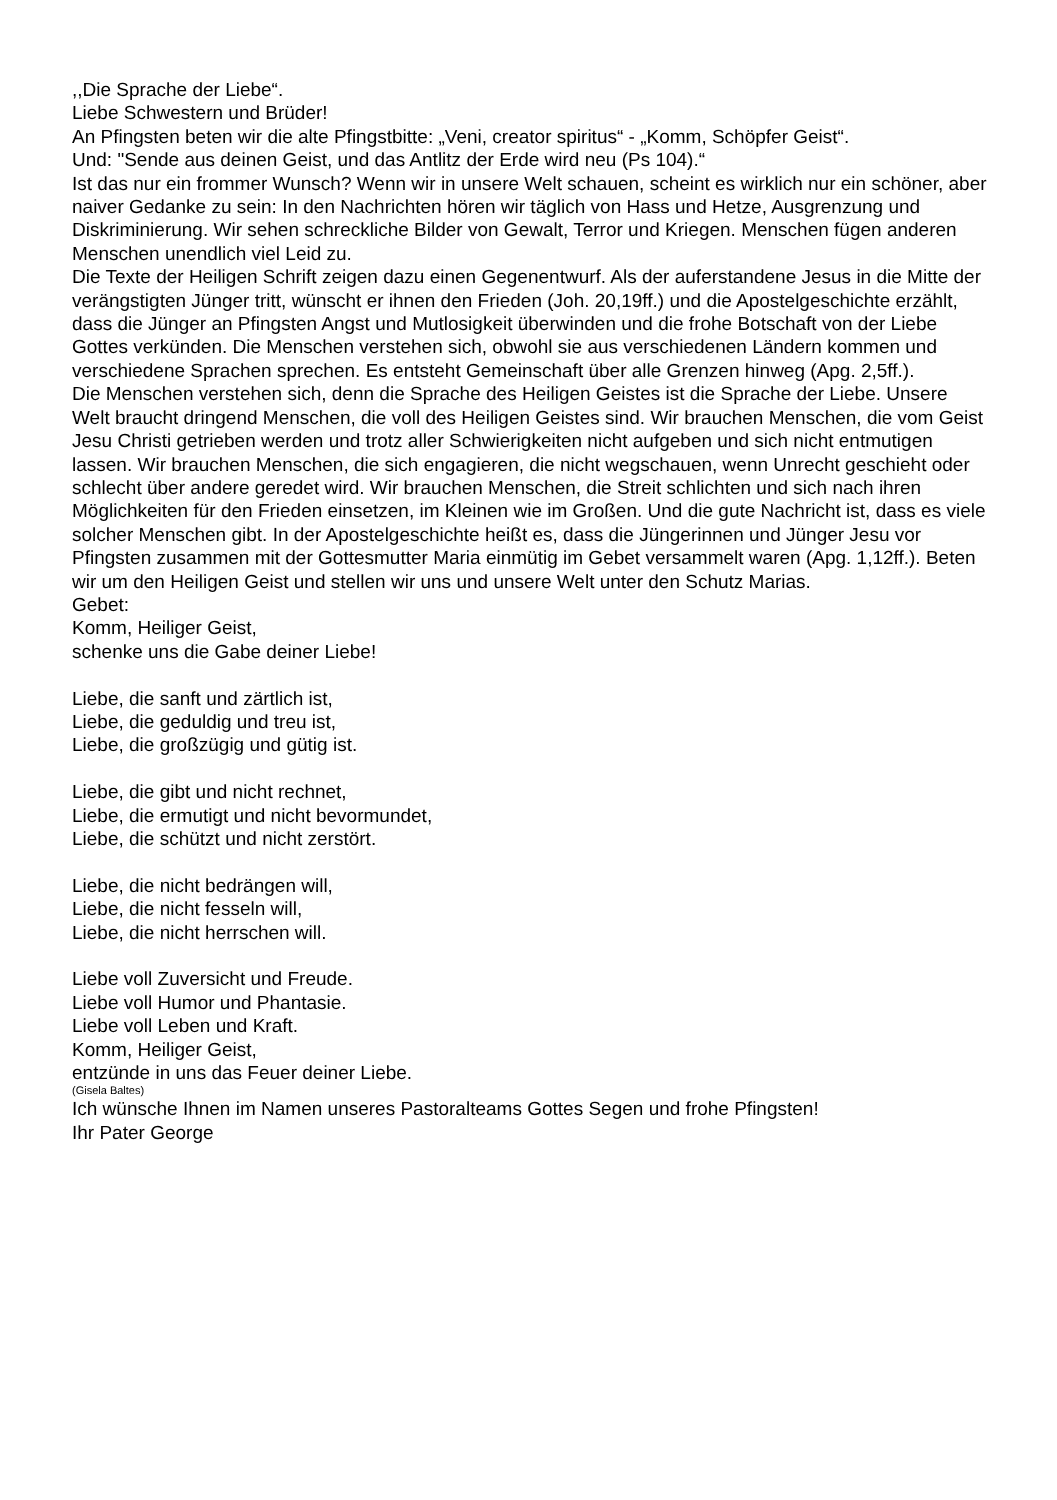,,Die Sprache der Liebe“.
Liebe Schwestern und Brüder!
An Pfingsten beten wir die alte Pfingstbitte: „Veni, creator spiritus“ - „Komm, Schöpfer Geist“.
Und: "Sende aus deinen Geist, und das Antlitz der Erde wird neu (Ps 104).“
Ist das nur ein frommer Wunsch? Wenn wir in unsere Welt schauen, scheint es wirklich nur ein schöner, aber naiver Gedanke zu sein: In den Nachrichten hören wir täglich von Hass und Hetze, Ausgrenzung und Diskriminierung. Wir sehen schreckliche Bilder von Gewalt, Terror und Kriegen. Menschen fügen anderen Menschen unendlich viel Leid zu.
Die Texte der Heiligen Schrift zeigen dazu einen Gegenentwurf. Als der auferstandene Jesus in die Mitte der verängstigten Jünger tritt, wünscht er ihnen den Frieden (Joh. 20,19ff.) und die Apostelgeschichte erzählt, dass die Jünger an Pfingsten Angst und Mutlosigkeit überwinden und die frohe Botschaft von der Liebe Gottes verkünden. Die Menschen verstehen sich, obwohl sie aus verschiedenen Ländern kommen und verschiedene Sprachen sprechen. Es entsteht Gemeinschaft über alle Grenzen hinweg (Apg. 2,5ff.).
Die Menschen verstehen sich, denn die Sprache des Heiligen Geistes ist die Sprache der Liebe. Unsere Welt braucht dringend Menschen, die voll des Heiligen Geistes sind. Wir brauchen Menschen, die vom Geist Jesu Christi getrieben werden und trotz aller Schwierigkeiten nicht aufgeben und sich nicht entmutigen lassen. Wir brauchen Menschen, die sich engagieren, die nicht wegschauen, wenn Unrecht geschieht oder schlecht über andere geredet wird. Wir brauchen Menschen, die Streit schlichten und sich nach ihren Möglichkeiten für den Frieden einsetzen, im Kleinen wie im Großen. Und die gute Nachricht ist, dass es viele solcher Menschen gibt. In der Apostelgeschichte heißt es, dass die Jüngerinnen und Jünger Jesu vor Pfingsten zusammen mit der Gottesmutter Maria einmütig im Gebet versammelt waren (Apg. 1,12ff.). Beten wir um den Heiligen Geist und stellen wir uns und unsere Welt unter den Schutz Marias.
Gebet:
Komm, Heiliger Geist,
schenke uns die Gabe deiner Liebe!
Liebe, die sanft und zärtlich ist,
Liebe, die geduldig und treu ist,
Liebe, die großzügig und gütig ist.
Liebe, die gibt und nicht rechnet,
Liebe, die ermutigt und nicht bevormundet,
Liebe, die schützt und nicht zerstört.
Liebe, die nicht bedrängen will,
Liebe, die nicht fesseln will,
Liebe, die nicht herrschen will.
Liebe voll Zuversicht und Freude.
Liebe voll Humor und Phantasie.
Liebe voll Leben und Kraft.
Komm, Heiliger Geist,
entzünde in uns das Feuer deiner Liebe.
(Gisela Baltes)
Ich wünsche Ihnen im Namen unseres Pastoralteams Gottes Segen und frohe Pfingsten!
Ihr Pater George